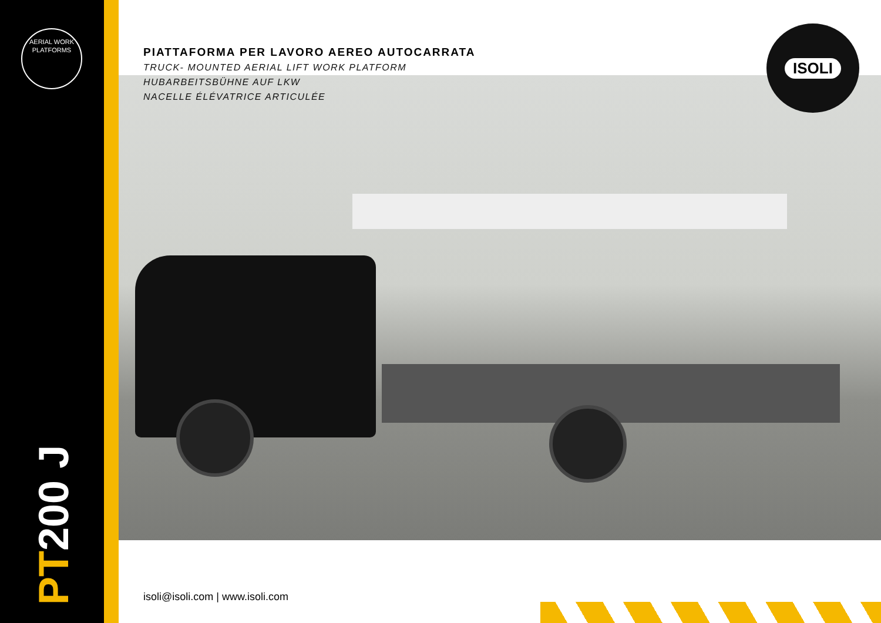AERIAL WORK PLATFORMS
ISOLI
PIATTAFORMA PER LAVORO AEREO AUTOCARRATA
TRUCK- MOUNTED AERIAL LIFT WORK PLATFORM
HUBARBEITSBÜHNE AUF LKW
NACELLE ÉLÉVATRICE ARTICULÉE
PT200 J
isoli@isoli.com | www.isoli.com